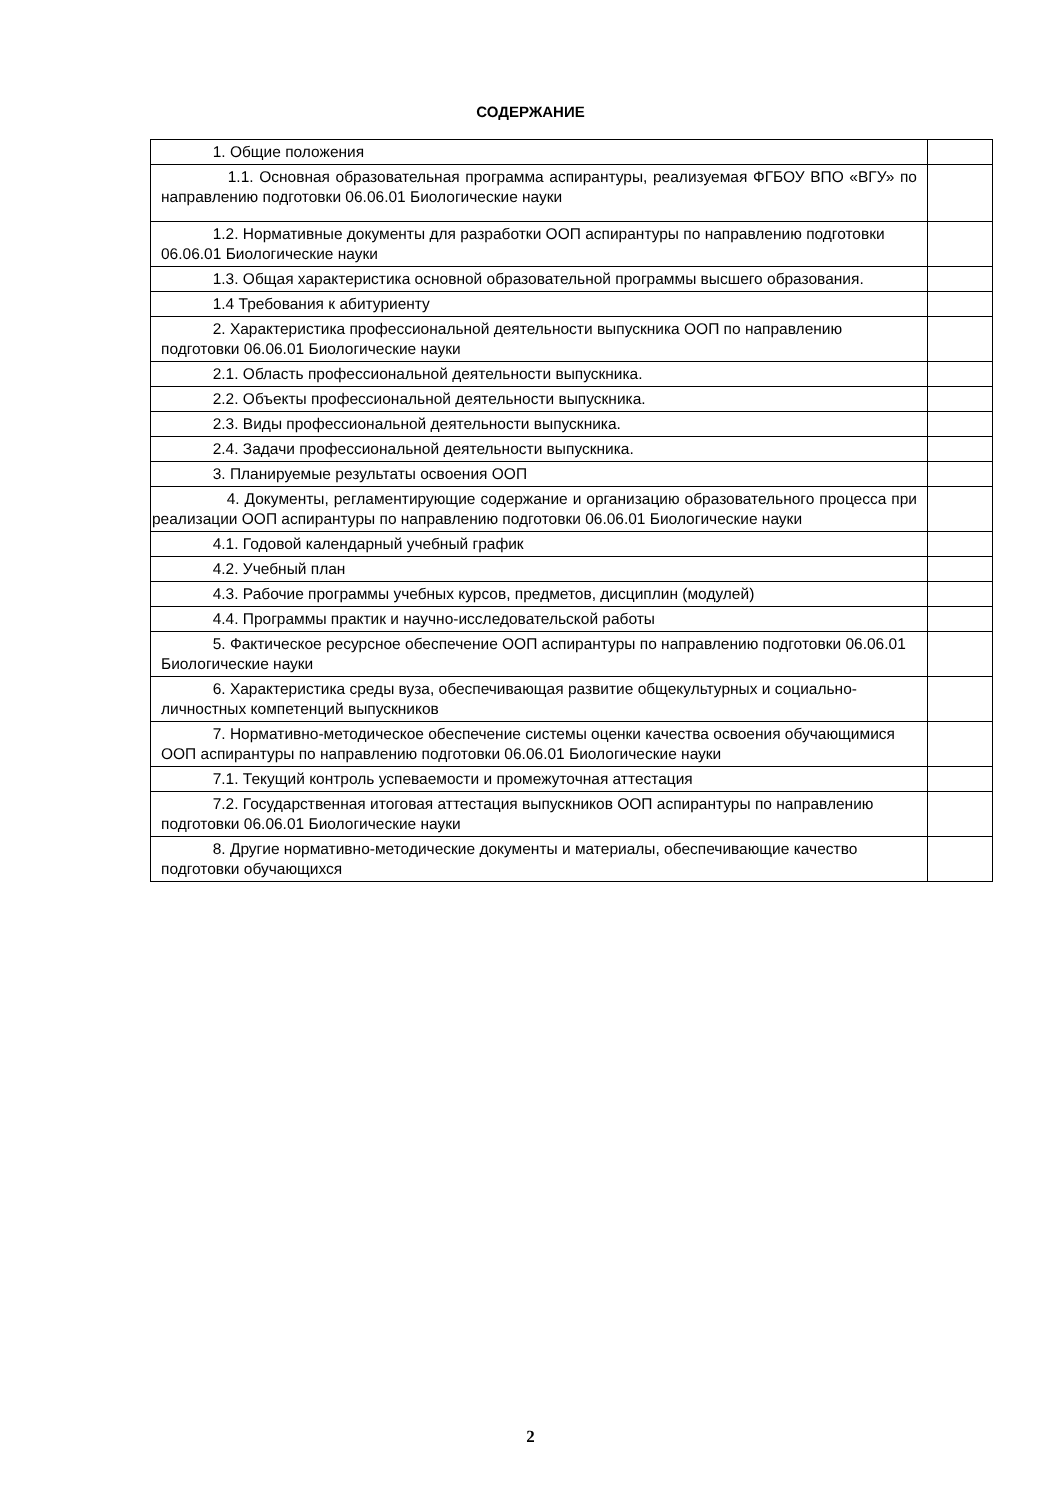СОДЕРЖАНИЕ
| 1. Общие положения | |
| 1.1. Основная образовательная программа аспирантуры, реализуемая ФГБОУ ВПО «ВГУ» по направлению подготовки 06.06.01 Биологические науки | |
| 1.2. Нормативные документы для разработки ООП аспирантуры по направлению подготовки 06.06.01 Биологические науки | |
| 1.3. Общая характеристика основной образовательной программы высшего образования. | |
| 1.4 Требования к абитуриенту | |
| 2. Характеристика профессиональной деятельности выпускника ООП по направлению подготовки 06.06.01 Биологические науки | |
| 2.1. Область профессиональной деятельности выпускника. | |
| 2.2. Объекты профессиональной деятельности выпускника. | |
| 2.3. Виды профессиональной деятельности выпускника. | |
| 2.4. Задачи профессиональной деятельности выпускника. | |
| 3. Планируемые результаты освоения ООП | |
| 4. Документы, регламентирующие содержание и организацию образовательного процесса при реализации ООП аспирантуры по направлению подготовки 06.06.01 Биологические науки | |
| 4.1. Годовой календарный учебный график | |
| 4.2. Учебный план | |
| 4.3. Рабочие программы учебных курсов, предметов, дисциплин (модулей) | |
| 4.4. Программы практик и научно-исследовательской работы | |
| 5. Фактическое ресурсное обеспечение ООП аспирантуры по направлению подготовки 06.06.01 Биологические науки | |
| 6. Характеристика среды вуза, обеспечивающая развитие общекультурных и социально-личностных компетенций выпускников | |
| 7. Нормативно-методическое обеспечение системы оценки качества освоения обучающимися ООП аспирантуры по направлению подготовки 06.06.01 Биологические науки | |
| 7.1. Текущий контроль успеваемости и промежуточная аттестация | |
| 7.2. Государственная итоговая аттестация выпускников ООП аспирантуры по направлению подготовки 06.06.01 Биологические науки | |
| 8. Другие нормативно-методические документы и материалы, обеспечивающие качество подготовки обучающихся | |
2